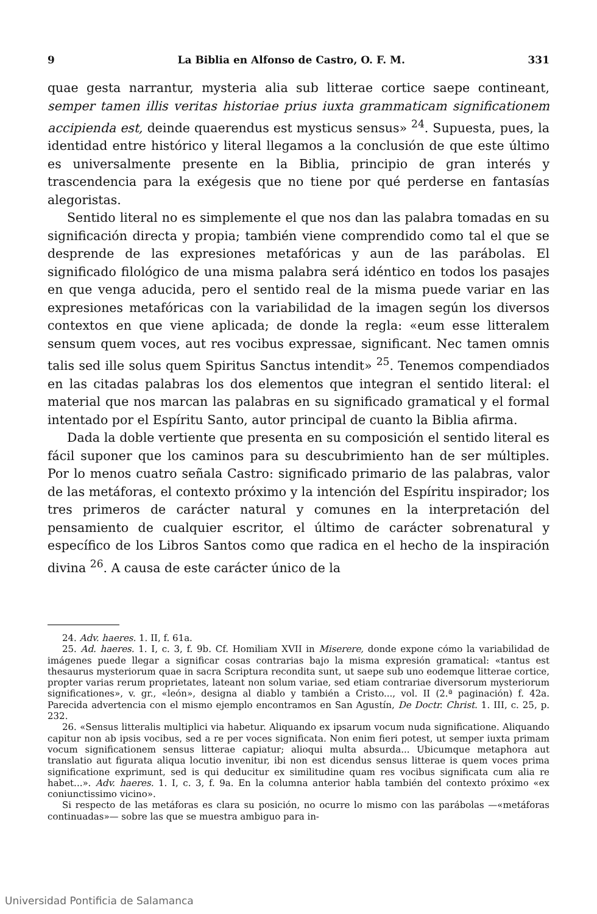9 La Biblia en Alfonso de Castro, O. F. M. 331
quae gesta narrantur, mysteria alia sub litterae cortice saepe contineant, semper tamen illis veritas historiae prius iuxta grammaticam significationem accipienda est, deinde quaerendus est mysticus sensus» <sup>24</sup>. Supuesta, pues, la identidad entre histórico y literal llegamos a la conclusión de que este último es universalmente presente en la Biblia, principio de gran interés y trascendencia para la exégesis que no tiene por qué perderse en fantasías alegoristas.
Sentido literal no es simplemente el que nos dan las palabra tomadas en su significación directa y propia; también viene comprendido como tal el que se desprende de las expresiones metafóricas y aun de las parábolas. El significado filológico de una misma palabra será idéntico en todos los pasajes en que venga aducida, pero el sentido real de la misma puede variar en las expresiones metafóricas con la variabilidad de la imagen según los diversos contextos en que viene aplicada; de donde la regla: «eum esse litteralem sensum quem voces, aut res vocibus expressae, significant. Nec tamen omnis talis sed ille solus quem Spiritus Sanctus intendit» <sup>25</sup>. Tenemos compendiados en las citadas palabras los dos elementos que integran el sentido literal: el material que nos marcan las palabras en su significado gramatical y el formal intentado por el Espíritu Santo, autor principal de cuanto la Biblia afirma.
Dada la doble vertiente que presenta en su composición el sentido literal es fácil suponer que los caminos para su descubrimiento han de ser múltiples. Por lo menos cuatro señala Castro: significado primario de las palabras, valor de las metáforas, el contexto próximo y la intención del Espíritu inspirador; los tres primeros de carácter natural y comunes en la interpretación del pensamiento de cualquier escritor, el último de carácter sobrenatural y específico de los Libros Santos como que radica en el hecho de la inspiración divina <sup>26</sup>. A causa de este carácter único de la
24. Adv. haeres. 1. II, f. 61a.
25. Ad. haeres. 1. I, c. 3, f. 9b. Cf. Homiliam XVII in Miserere, donde expone cómo la variabilidad de imágenes puede llegar a significar cosas contrarias bajo la misma expresión gramatical: «tantus est thesaurus mysteriorum quae in sacra Scriptura recondita sunt, ut saepe sub uno eodemque litterae cortice, propter varias rerum proprietates, lateant non solum variae, sed etiam contrariae diversorum mysteriorum significationes», v. gr., «león», designa al diablo y también a Cristo..., vol. II (2.ª paginación) f. 42a. Parecida advertencia con el mismo ejemplo encontramos en San Agustín, De Doctr. Christ. 1. III, c. 25, p. 232.
26. «Sensus litteralis multiplici via habetur. Aliquando ex ipsarum vocum nuda significatione. Aliquando capitur non ab ipsis vocibus, sed a re per voces significata. Non enim fieri potest, ut semper iuxta primam vocum significationem sensus litterae capiatur; alioqui multa absurda... Ubicumque metaphora aut translatio aut figurata aliqua locutio invenitur, ibi non est dicendus sensus litterae is quem voces prima significatione exprimunt, sed is qui deducitur ex similitudine quam res vocibus significata cum alia re habet...». Adv. haeres. 1. I, c. 3, f. 9a. En la columna anterior habla también del contexto próximo «ex coniunctissimo vicino».
Si respecto de las metáforas es clara su posición, no ocurre lo mismo con las parábolas —«metáforas continuadas»— sobre las que se muestra ambiguo para in-
Universidad Pontificia de Salamanca